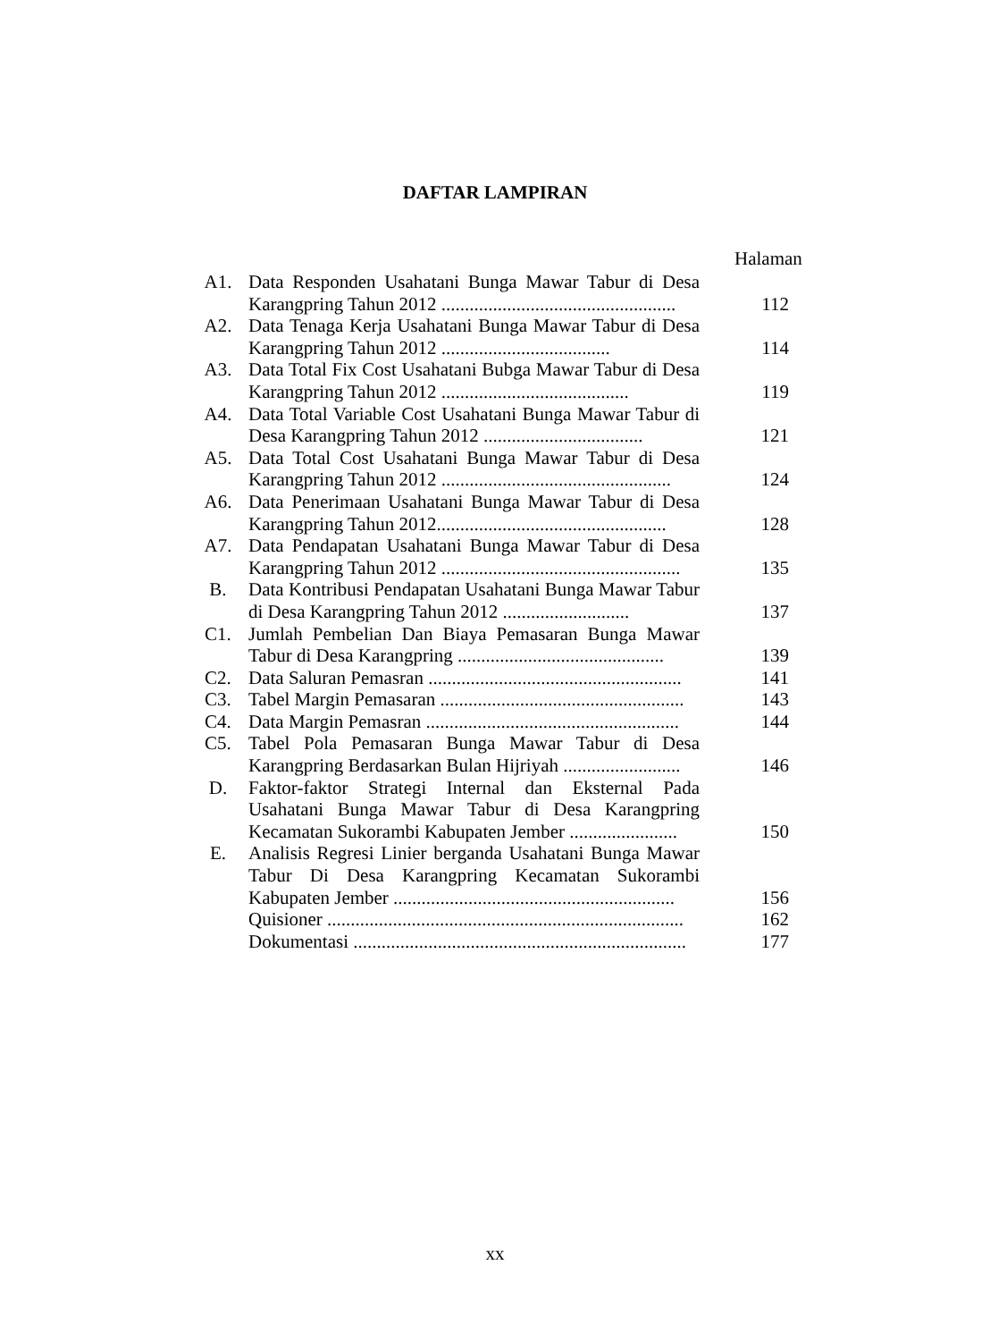DAFTAR LAMPIRAN
Halaman
| A1. | Data Responden Usahatani Bunga Mawar Tabur di Desa Karangpring Tahun 2012 .................................................. | 112 |
| A2. | Data Tenaga Kerja Usahatani Bunga Mawar Tabur di Desa Karangpring Tahun 2012 .................................... | 114 |
| A3. | Data Total Fix Cost Usahatani Bubga Mawar Tabur di Desa Karangpring Tahun 2012 ........................................ | 119 |
| A4. | Data Total Variable Cost Usahatani Bunga Mawar Tabur di Desa Karangpring Tahun 2012 .................................. | 121 |
| A5. | Data Total Cost Usahatani Bunga Mawar Tabur di Desa Karangpring Tahun 2012 ................................................. | 124 |
| A6. | Data Penerimaan Usahatani Bunga Mawar Tabur di Desa Karangpring Tahun 2012................................................. | 128 |
| A7. | Data Pendapatan Usahatani Bunga Mawar Tabur di Desa Karangpring Tahun 2012 ................................................... | 135 |
| B. | Data Kontribusi Pendapatan Usahatani Bunga Mawar Tabur di Desa Karangpring Tahun 2012 ........................... | 137 |
| C1. | Jumlah Pembelian Dan Biaya Pemasaran Bunga Mawar Tabur di Desa Karangpring ............................................ | 139 |
| C2. | Data Saluran Pemasran ...................................................... | 141 |
| C3. | Tabel Margin Pemasaran .................................................... | 143 |
| C4. | Data Margin Pemasran ...................................................... | 144 |
| C5. | Tabel Pola Pemasaran Bunga Mawar Tabur di Desa Karangpring Berdasarkan Bulan Hijriyah ......................... | 146 |
| D. | Faktor-faktor Strategi Internal dan Eksternal Pada Usahatani Bunga Mawar Tabur di Desa Karangpring Kecamatan Sukorambi Kabupaten Jember ....................... | 150 |
| E. | Analisis Regresi Linier berganda Usahatani Bunga Mawar Tabur Di Desa Karangpring Kecamatan Sukorambi Kabupaten Jember ............................................................ | 156 |
| | Quisioner ............................................................................ | 162 |
| | Dokumentasi ....................................................................... | 177 |
xx